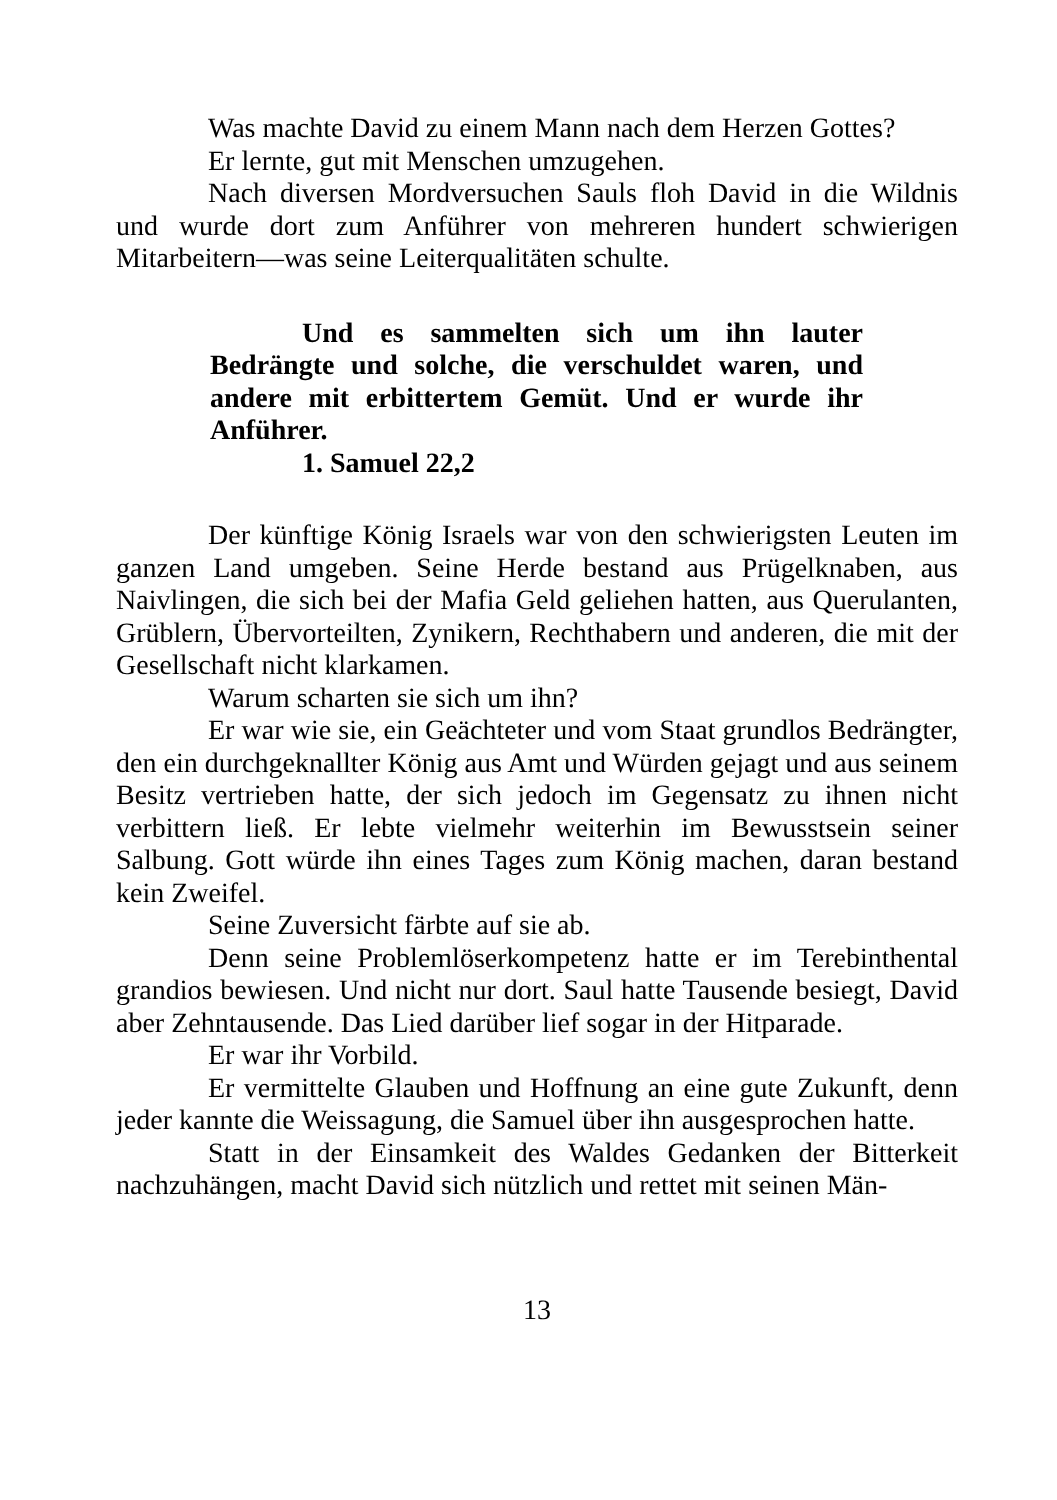Was machte David zu einem Mann nach dem Herzen Gottes?
Er lernte, gut mit Menschen umzugehen.
Nach diversen Mordversuchen Sauls floh David in die Wildnis und wurde dort zum Anführer von mehreren hundert schwierigen Mitarbeitern—was seine Leiterqualitäten schulte.
Und es sammelten sich um ihn lauter Bedrängte und solche, die verschuldet waren, und andere mit erbittertem Gemüt. Und er wurde ihr Anführer.
1. Samuel 22,2
Der künftige König Israels war von den schwierigsten Leuten im ganzen Land umgeben. Seine Herde bestand aus Prügelknaben, aus Naivlingen, die sich bei der Mafia Geld geliehen hatten, aus Querulanten, Grüblern, Übervorteilten, Zynikern, Rechthabern und anderen, die mit der Gesellschaft nicht klarkamen.
Warum scharten sie sich um ihn?
Er war wie sie, ein Geächteter und vom Staat grundlos Bedrängter, den ein durchgeknallter König aus Amt und Würden gejagt und aus seinem Besitz vertrieben hatte, der sich jedoch im Gegensatz zu ihnen nicht verbittern ließ. Er lebte vielmehr weiterhin im Bewusstsein seiner Salbung. Gott würde ihn eines Tages zum König machen, daran bestand kein Zweifel.
Seine Zuversicht färbte auf sie ab.
Denn seine Problemlöserkompetenz hatte er im Terebinthental grandios bewiesen. Und nicht nur dort. Saul hatte Tausende besiegt, David aber Zehntausende. Das Lied darüber lief sogar in der Hitparade.
Er war ihr Vorbild.
Er vermittelte Glauben und Hoffnung an eine gute Zukunft, denn jeder kannte die Weissagung, die Samuel über ihn ausgesprochen hatte.
Statt in der Einsamkeit des Waldes Gedanken der Bitterkeit nachzuhängen, macht David sich nützlich und rettet mit seinen Män-
13